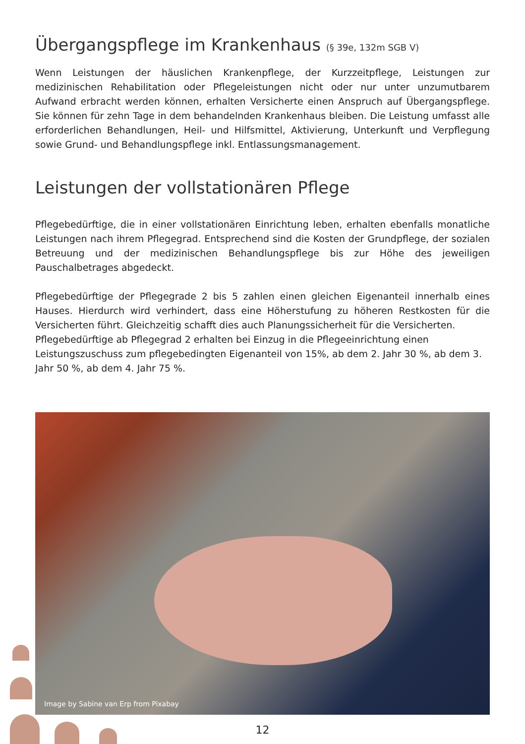Übergangspflege im Krankenhaus (§ 39e, 132m SGB V)
Wenn Leistungen der häuslichen Krankenpflege, der Kurzzeitpflege, Leistungen zur medizinischen Rehabilitation oder Pflegeleistungen nicht oder nur unter unzumutbarem Aufwand erbracht werden können, erhalten Versicherte einen Anspruch auf Übergangspflege. Sie können für zehn Tage in dem behandelnden Krankenhaus bleiben. Die Leistung umfasst alle erforderlichen Behandlungen, Heil- und Hilfsmittel, Aktivierung, Unterkunft und Verpflegung sowie Grund- und Behandlungspflege inkl. Entlassungsmanagement.
Leistungen der vollstationären Pflege
Pflegebedürftige, die in einer vollstationären Einrichtung leben, erhalten ebenfalls monatliche Leistungen nach ihrem Pflegegrad. Entsprechend sind die Kosten der Grundpflege, der sozialen Betreuung und der medizinischen Behandlungspflege bis zur Höhe des jeweiligen Pauschalbetrages abgedeckt.
Pflegebedürftige der Pflegegrade 2 bis 5 zahlen einen gleichen Eigenanteil innerhalb eines Hauses. Hierdurch wird verhindert, dass eine Höherstufung zu höheren Restkosten für die Versicherten führt. Gleichzeitig schafft dies auch Planungssicherheit für die Versicherten.
Pflegebedürftige ab Pflegegrad 2 erhalten bei Einzug in die Pflegeeinrichtung einen Leistungszuschuss zum pflegebedingten Eigenanteil von 15%, ab dem 2. Jahr 30 %, ab dem 3. Jahr 50 %, ab dem 4. Jahr 75 %.
Image by Sabine van Erp from Pixabay
12